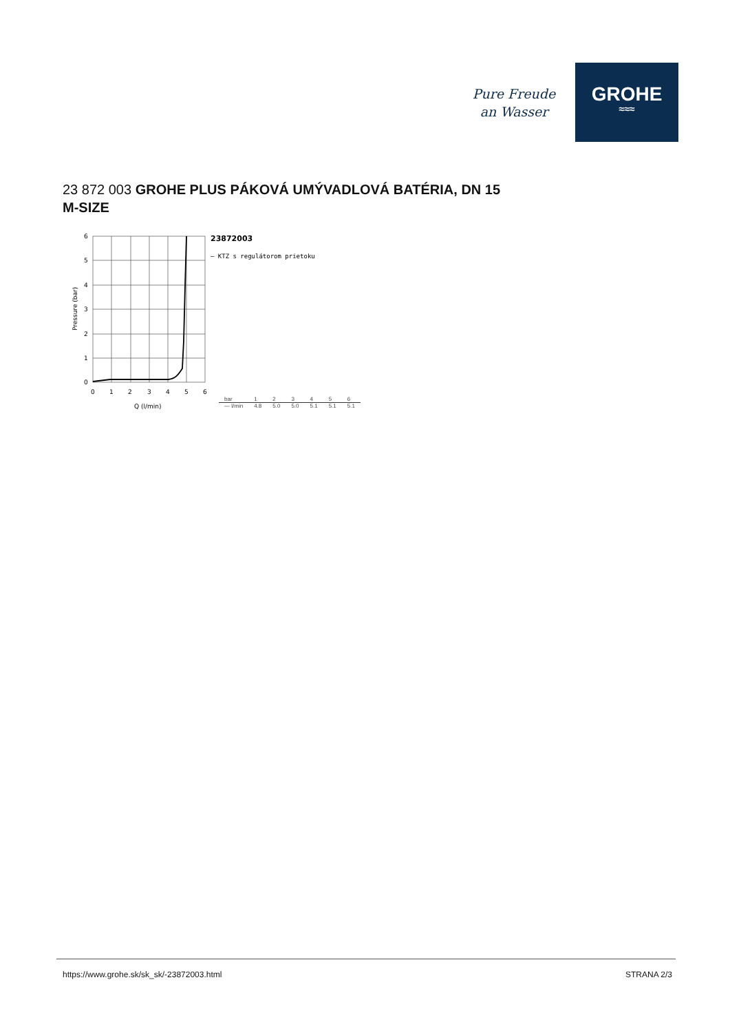Pure Freude
an Wasser
GROHE
≈≈≈
23 872 003 GROHE PLUS PÁKOVÁ UMÝVADLOVÁ BATÉRIA, DN 15
M-SIZE
6
5
4
3
2
1
0
0
1
2
3
4
5
6
Q (l/min)
Pressure (bar)
23872003
— KTZ s regulátorom prietoku
| bar | 1 | 2 | 3 | 4 | 5 | 6 |
| — l/min | 4.8 | 5.0 | 5.0 | 5.1 | 5.1 | 5.1 |
https://www.grohe.sk/sk_sk/-23872003.html
STRANA 2/3